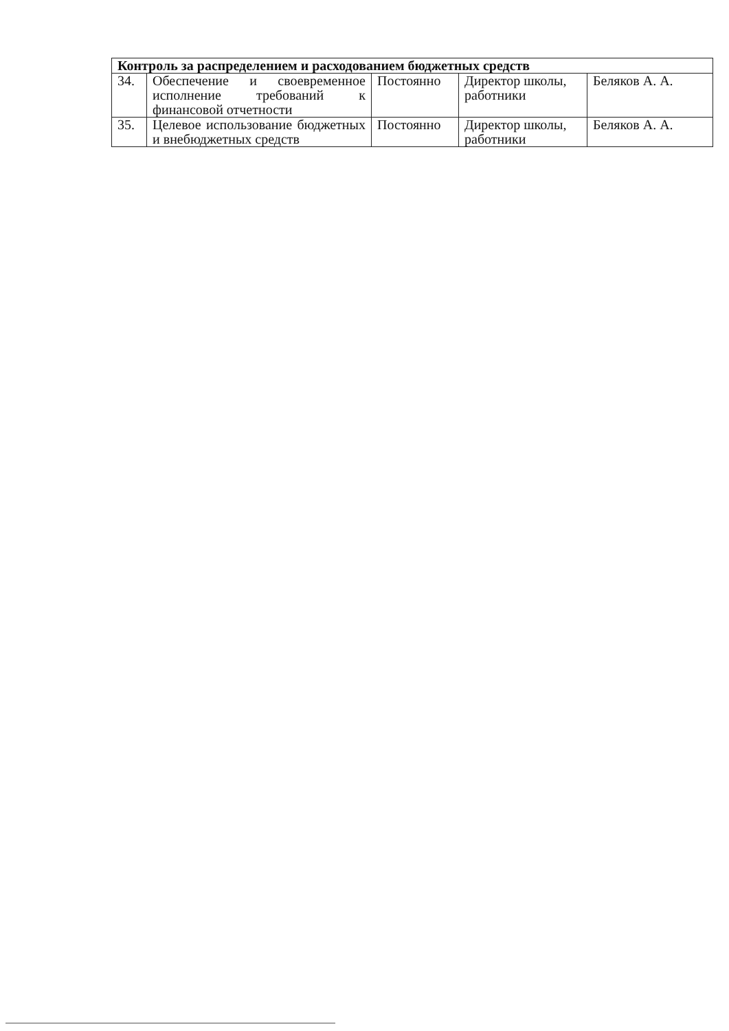| Контроль за распределением и расходованием бюджетных средств | | | | |
| 34. | Обеспечение и своевременное исполнение требований к финансовой отчетности | Постоянно | Директор школы, работники | Беляков А. А. |
| 35. | Целевое использование бюджетных и внебюджетных средств | Постоянно | Директор школы, работники | Беляков А. А. |